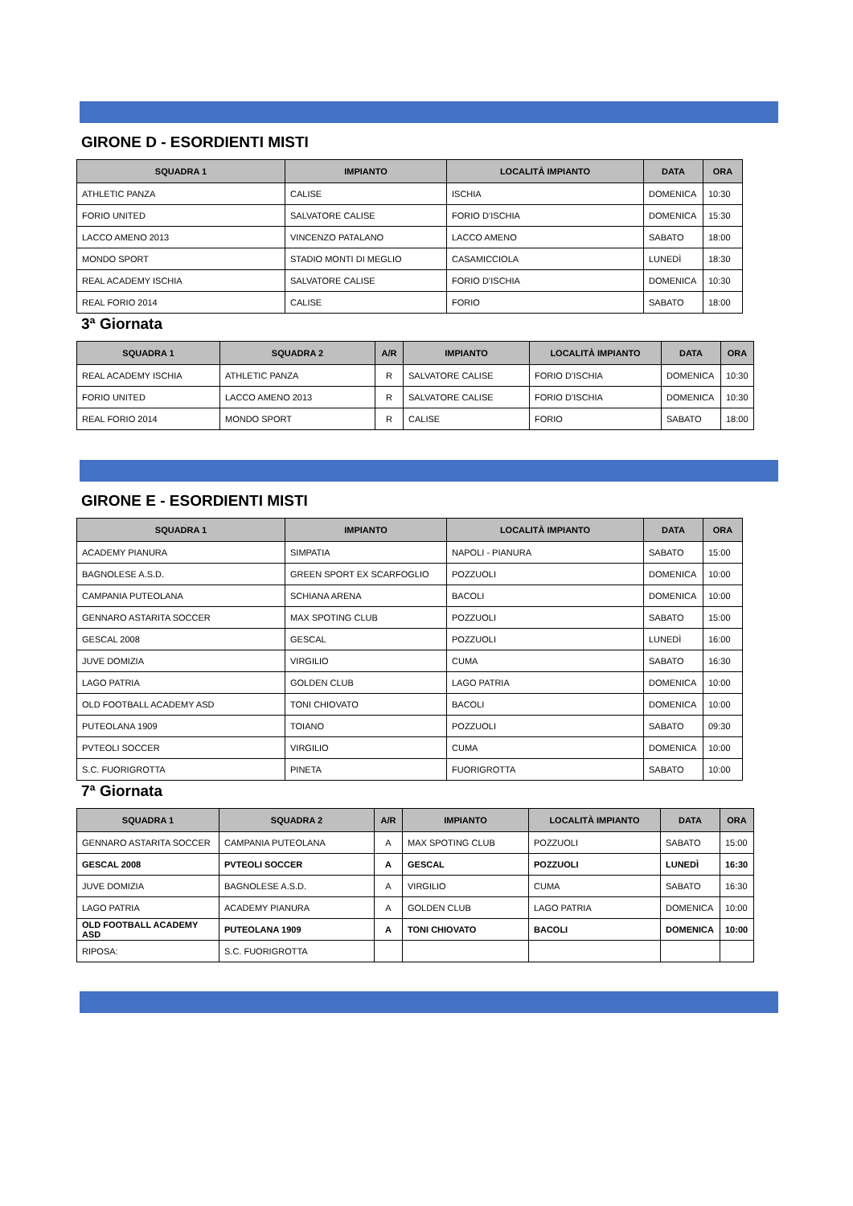GIRONE D - ESORDIENTI MISTI
| SQUADRA 1 | IMPIANTO | LOCALITÀ IMPIANTO | DATA | ORA |
| --- | --- | --- | --- | --- |
| ATHLETIC PANZA | CALISE | ISCHIA | DOMENICA | 10:30 |
| FORIO UNITED | SALVATORE CALISE | FORIO D’ISCHIA | DOMENICA | 15:30 |
| LACCO AMENO 2013 | VINCENZO PATALANO | LACCO AMENO | SABATO | 18:00 |
| MONDO SPORT | STADIO MONTI DI MEGLIO | CASAMICCIOLA | LUNEDÌ | 18:30 |
| REAL ACADEMY ISCHIA | SALVATORE CALISE | FORIO D’ISCHIA | DOMENICA | 10:30 |
| REAL FORIO 2014 | CALISE | FORIO | SABATO | 18:00 |
3ª Giornata
| SQUADRA 1 | SQUADRA 2 | A/R | IMPIANTO | LOCALITÀ IMPIANTO | DATA | ORA |
| --- | --- | --- | --- | --- | --- | --- |
| REAL ACADEMY ISCHIA | ATHLETIC PANZA | R | SALVATORE CALISE | FORIO D’ISCHIA | DOMENICA | 10:30 |
| FORIO UNITED | LACCO AMENO 2013 | R | SALVATORE CALISE | FORIO D’ISCHIA | DOMENICA | 10:30 |
| REAL FORIO 2014 | MONDO SPORT | R | CALISE | FORIO | SABATO | 18:00 |
GIRONE E - ESORDIENTI MISTI
| SQUADRA 1 | IMPIANTO | LOCALITÀ IMPIANTO | DATA | ORA |
| --- | --- | --- | --- | --- |
| ACADEMY PIANURA | SIMPATIA | NAPOLI - PIANURA | SABATO | 15:00 |
| BAGNOLESE A.S.D. | GREEN SPORT EX SCARFOGLIO | POZZUOLI | DOMENICA | 10:00 |
| CAMPANIA PUTEOLANA | SCHIANA ARENA | BACOLI | DOMENICA | 10:00 |
| GENNARO ASTARITA SOCCER | MAX SPOTING CLUB | POZZUOLI | SABATO | 15:00 |
| GESCAL 2008 | GESCAL | POZZUOLI | LUNEDÌ | 16:00 |
| JUVE DOMIZIA | VIRGILIO | CUMA | SABATO | 16:30 |
| LAGO PATRIA | GOLDEN CLUB | LAGO PATRIA | DOMENICA | 10:00 |
| OLD FOOTBALL ACADEMY ASD | TONI CHIOVATO | BACOLI | DOMENICA | 10:00 |
| PUTEOLANA 1909 | TOIANO | POZZUOLI | SABATO | 09:30 |
| PVTEOLI SOCCER | VIRGILIO | CUMA | DOMENICA | 10:00 |
| S.C. FUORIGROTTA | PINETA | FUORIGROTTA | SABATO | 10:00 |
7ª Giornata
| SQUADRA 1 | SQUADRA 2 | A/R | IMPIANTO | LOCALITÀ IMPIANTO | DATA | ORA |
| --- | --- | --- | --- | --- | --- | --- |
| GENNARO ASTARITA SOCCER | CAMPANIA PUTEOLANA | A | MAX SPOTING CLUB | POZZUOLI | SABATO | 15:00 |
| GESCAL 2008 | PVTEOLI SOCCER | A | GESCAL | POZZUOLI | LUNEDÌ | 16:30 |
| JUVE DOMIZIA | BAGNOLESE A.S.D. | A | VIRGILIO | CUMA | SABATO | 16:30 |
| LAGO PATRIA | ACADEMY PIANURA | A | GOLDEN CLUB | LAGO PATRIA | DOMENICA | 10:00 |
| OLD FOOTBALL ACADEMY ASD | PUTEOLANA 1909 | A | TONI CHIOVATO | BACOLI | DOMENICA | 10:00 |
| RIPOSA: | S.C. FUORIGROTTA | | | | | |